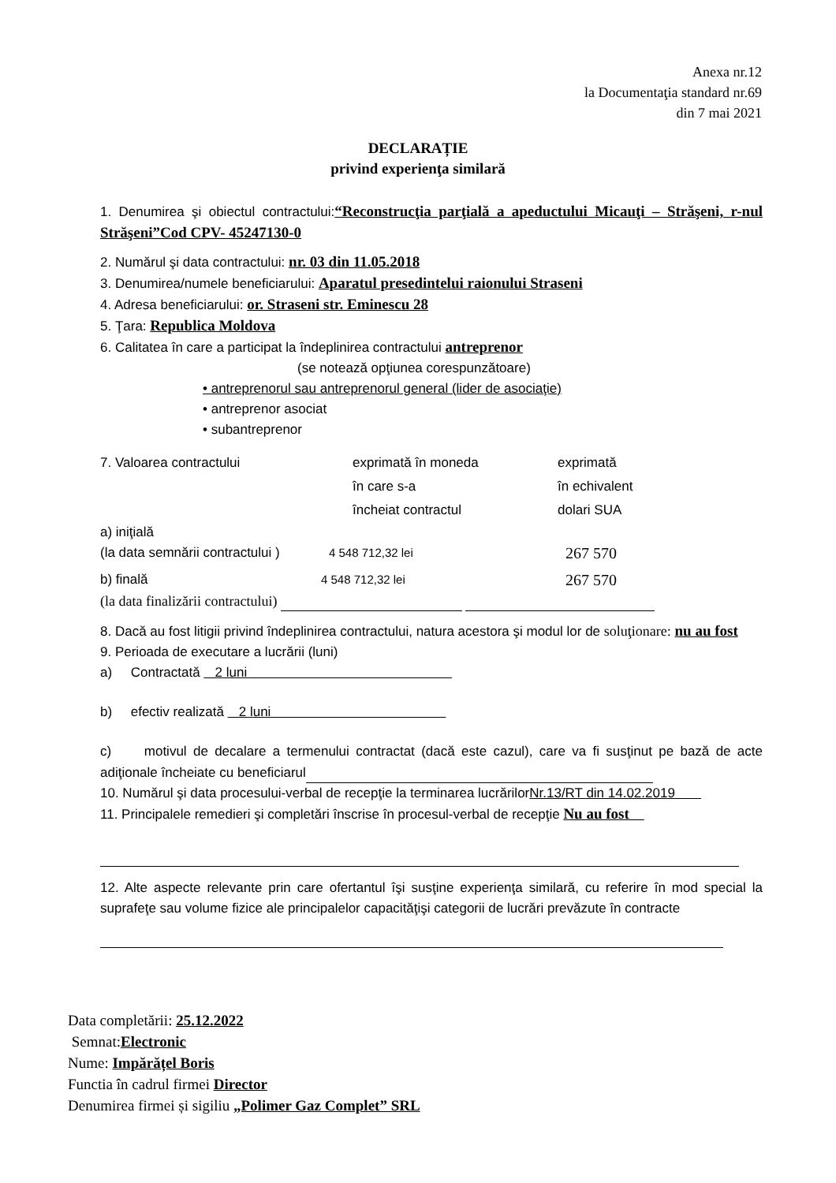Anexa nr.12
la Documentaţia standard nr.69
din 7 mai 2021
DECLARAȚIE
privind experienţa similară
1. Denumirea şi obiectul contractului:“Reconstrucţia parţială a apeductului Micauţi – Străşeni, r-nul Străşeni”Cod CPV- 45247130-0
2. Numărul şi data contractului: nr. 03 din 11.05.2018
3. Denumirea/numele beneficiarului: Aparatul presedintelui raionului Straseni
4. Adresa beneficiarului: or. Straseni str. Eminescu 28
5. Ţara: Republica Moldova
6. Calitatea în care a participat la îndeplinirea contractului antreprenor
(se notează opţiunea corespunzătoare)
• antreprenorul sau antreprenorul general (lider de asociaţie)
• antreprenor asociat
• subantreprenor
7. Valoarea contractului exprimată în moneda
în care s-a
încheiat contractul
exprimată
în echivalent
dolari SUA
a) iniţială
(la data semnării contractului )
4 548 712,32 lei
267 570
b) finală 4 548 712,32 lei
267 570
(la data finalizării contractului)
8. Dacă au fost litigii privind îndeplinirea contractului, natura acestora şi modul lor de soluţionare: nu au fost
9. Perioada de executare a lucrării (luni)
a) Contractată 2 luni
b) efectiv realizată 2 luni
c) motivul de decalare a termenului contractat (dacă este cazul), care va fi susţinut pe bază de acte adiţionale încheiate cu beneficiarul
10. Numărul şi data procesului-verbal de recepţie la terminarea lucrărilorNr.13/RT din 14.02.2019
11. Principalele remedieri şi completări înscrise în procesul-verbal de recepţie Nu au fost
12. Alte aspecte relevante prin care ofertantul îşi susţine experienţa similară, cu referire în mod special la suprafeţe sau volume fizice ale principalelor capacităţişi categorii de lucrări prevăzute în contracte
Data completării: 25.12.2022
Semnat:Electronic
Nume: Impărățel Boris
Functia în cadrul firmei Director
Denumirea firmei și sigiliu „Polimer Gaz Complet” SRL